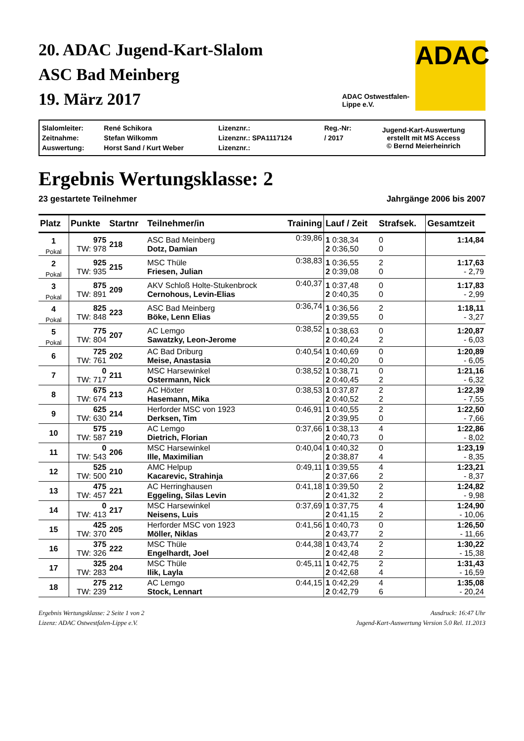20. ADAC Jugend-Kart-Slalom
ASC Bad Meinberg
19. März 2017
ADAC Ostwestfalen-
Lippe e.V.
ADAC
| Slalomleiter: | René Schikora | Lizenznr.: | Reg.-Nr: | Jugend-Kart-Auswertung erstellt mit MS Access © Bernd Meierheinrich |
| Zeitnahme: | Stefan Wilkomm | Lizenznr.: SPA1117124 | / 2017 | |
| Auswertung: | Horst Sand / Kurt Weber | Lizenznr.: | | |
Ergebnis Wertungsklasse: 2
23 gestartete Teilnehmer Jahrgänge 2006 bis 2007
| Platz | Punkte | Startnr | Teilnehmer/in | Training | Lauf / Zeit | Strafsek. | Gesamtzeit |
| --- | --- | --- | --- | --- | --- | --- | --- |
| 1 Pokal | 975 TW: 978 | 218 | ASC Bad Meinberg Dotz, Damian | 0:39,86 | 1 0:38,34 2 0:36,50 | 0 0 | 1:14,84 |
| 2 Pokal | 925 TW: 935 | 215 | MSC Thüle Friesen, Julian | 0:38,83 | 1 0:36,55 2 0:39,08 | 2 0 | 1:17,63 - 2,79 |
| 3 Pokal | 875 TW: 891 | 209 | AKV Schloß Holte-Stukenbrock Cernohous, Levin-Elias | 0:40,37 | 1 0:37,48 2 0:40,35 | 0 0 | 1:17,83 - 2,99 |
| 4 Pokal | 825 TW: 848 | 223 | ASC Bad Meinberg Böke, Lenn Elias | 0:36,74 | 1 0:36,56 2 0:39,55 | 2 0 | 1:18,11 - 3,27 |
| 5 Pokal | 775 TW: 804 | 207 | AC Lemgo Sawatzky, Leon-Jerome | 0:38,52 | 1 0:38,63 2 0:40,24 | 0 2 | 1:20,87 - 6,03 |
| 6 | 725 TW: 761 | 202 | AC Bad Driburg Meise, Anastasia | 0:40,54 | 1 0:40,69 2 0:40,20 | 0 0 | 1:20,89 - 6,05 |
| 7 | 0 TW: 717 | 211 | MSC Harsewinkel Ostermann, Nick | 0:38,52 | 1 0:38,71 2 0:40,45 | 0 2 | 1:21,16 - 6,32 |
| 8 | 675 TW: 674 | 213 | AC Höxter Hasemann, Mika | 0:38,53 | 1 0:37,87 2 0:40,52 | 2 2 | 1:22,39 - 7,55 |
| 9 | 625 TW: 630 | 214 | Herforder MSC von 1923 Derksen, Tim | 0:46,91 | 1 0:40,55 2 0:39,95 | 2 0 | 1:22,50 - 7,66 |
| 10 | 575 TW: 587 | 219 | AC Lemgo Dietrich, Florian | 0:37,66 | 1 0:38,13 2 0:40,73 | 4 0 | 1:22,86 - 8,02 |
| 11 | 0 TW: 543 | 206 | MSC Harsewinkel Ille, Maximilian | 0:40,04 | 1 0:40,32 2 0:38,87 | 0 4 | 1:23,19 - 8,35 |
| 12 | 525 TW: 500 | 210 | AMC Helpup Kacarevic, Strahinja | 0:49,11 | 1 0:39,55 2 0:37,66 | 4 2 | 1:23,21 - 8,37 |
| 13 | 475 TW: 457 | 221 | AC Herringhausen Eggeling, Silas Levin | 0:41,18 | 1 0:39,50 2 0:41,32 | 2 2 | 1:24,82 - 9,98 |
| 14 | 0 TW: 413 | 217 | MSC Harsewinkel Neisens, Luis | 0:37,69 | 1 0:37,75 2 0:41,15 | 4 2 | 1:24,90 - 10,06 |
| 15 | 425 TW: 370 | 205 | Herforder MSC von 1923 Möller, Niklas | 0:41,56 | 1 0:40,73 2 0:43,77 | 0 2 | 1:26,50 - 11,66 |
| 16 | 375 TW: 326 | 222 | MSC Thüle Engelhardt, Joel | 0:44,38 | 1 0:43,74 2 0:42,48 | 2 2 | 1:30,22 - 15,38 |
| 17 | 325 TW: 283 | 204 | MSC Thüle Ilik, Layla | 0:45,11 | 1 0:42,75 2 0:42,68 | 2 4 | 1:31,43 - 16,59 |
| 18 | 275 TW: 239 | 212 | AC Lemgo Stock, Lennart | 0:44,15 | 1 0:42,29 2 0:42,79 | 4 6 | 1:35,08 - 20,24 |
Ergebnis Wertungsklasse: 2 Seite 1 von 2
Lizenz: ADAC Ostwestfalen-Lippe e.V.
Ausdruck: 16:47 Uhr
Jugend-Kart-Auswertung Version 5.0 Rel. 11.2013